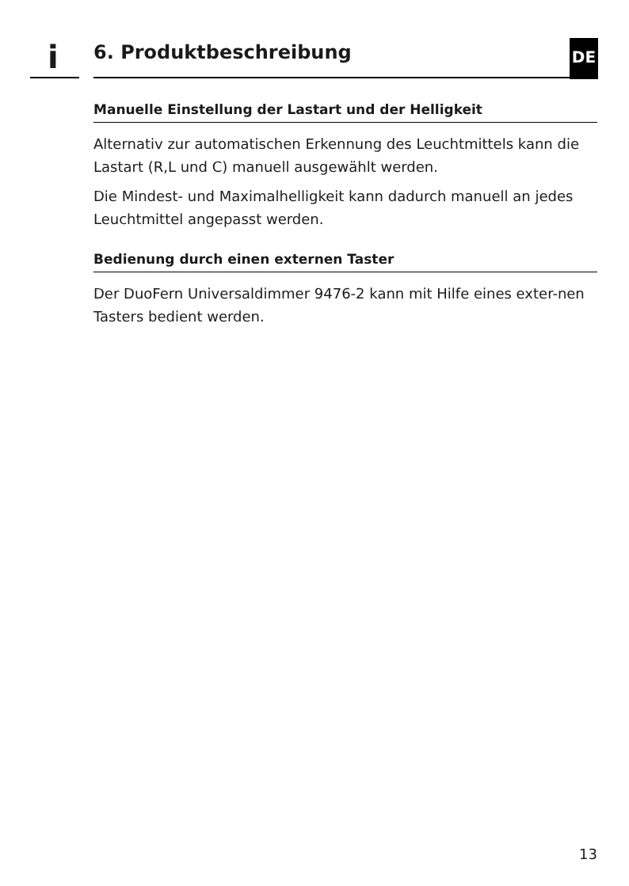i 6. Produktbeschreibung DE
Manuelle Einstellung der Lastart und der Helligkeit
Alternativ zur automatischen Erkennung des Leuchtmittels kann die Lastart (R,L und C) manuell ausgewählt werden.
Die Mindest- und Maximalhelligkeit kann dadurch manuell an jedes Leuchtmittel angepasst werden.
Bedienung durch einen externen Taster
Der DuoFern Universaldimmer 9476-2 kann mit Hilfe eines exter-nen Tasters bedient werden.
13